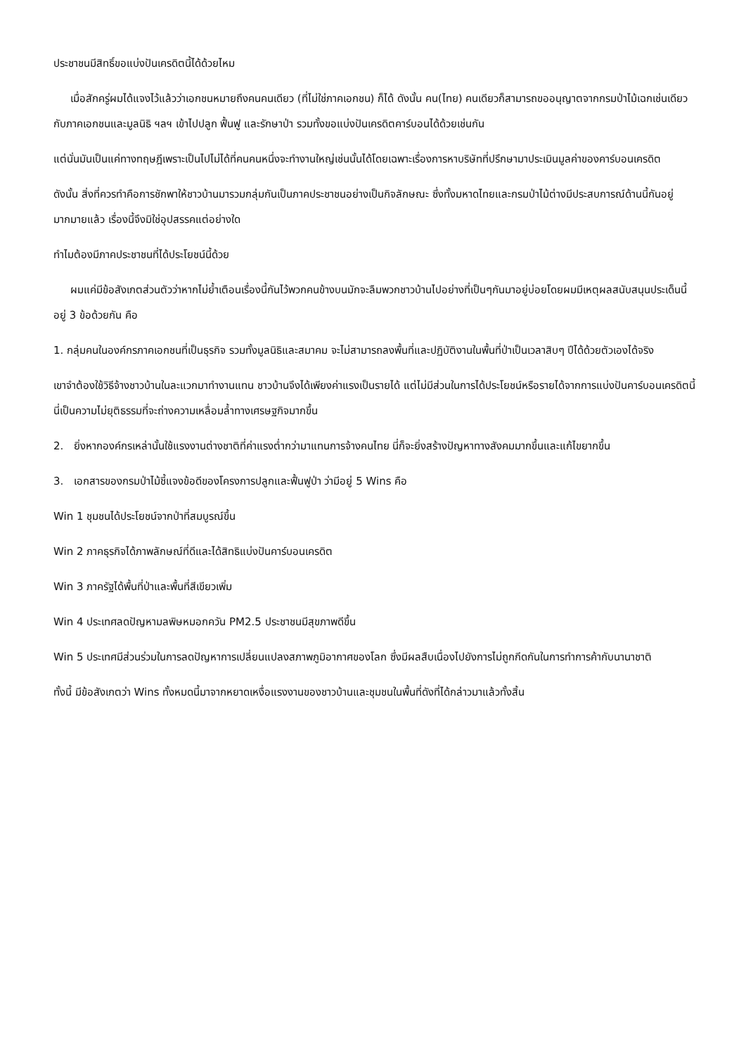ประชาชนมีสิทธิ์ขอแบ่งปันเครดิตนี้ได้ด้วยไหม
เมื่อสักครู่ผมได้แจงไว้แล้วว่าเอกชนหมายถึงคนคนเดียว (ที่ไม่ใช่ภาคเอกชน) ก็ได้ ดังนั้น คน(ไทย) คนเดียวก็สามารถขออนุญาตจากกรมป่าไม้เฉกเช่นเดียวกับภาคเอกชนและมูลนิธิ ฯลฯ เข้าไปปลูก ฟื้นฟู และรักษาป่า รวมทั้งขอแบ่งปันเครดิตคาร์บอนได้ด้วยเช่นกัน
แต่นั่นมันเป็นแค่ทางทฤษฎีเพราะเป็นไปไม่ได้ที่คนคนหนึ่งจะทำงานใหญ่เช่นนั้นได้โดยเฉพาะเรื่องการหาบริษัทที่ปรึกษามาประเมินมูลค่าของคาร์บอนเครดิต
ดังนั้น สิ่งที่ควรทำคือการชักพาให้ชาวบ้านมารวมกลุ่มกันเป็นภาคประชาชนอย่างเป็นกิจลักษณะ ซึ่งทั้งมหาดไทยและกรมป่าไม้ต่างมีประสบการณ์ด้านนี้กันอยู่มากมายแล้ว เรื่องนี้จึงมิใช่อุปสรรคแต่อย่างใด
ทำไมต้องมีภาคประชาชนที่ได้ประโยชน์นี้ด้วย
ผมแค่มีข้อสังเกตส่วนตัวว่าหากไม่ย้ำเตือนเรื่องนี้กันไว้พวกคนข้างบนมักจะลืมพวกชาวบ้านไปอย่างที่เป็นๆกันมาอยู่บ่อยโดยผมมีเหตุผลสนับสนุนประเด็นนี้อยู่ 3 ข้อด้วยกัน คือ
1. กลุ่มคนในองค์กรภาคเอกชนที่เป็นธุรกิจ รวมทั้งมูลนิธิและสมาคม จะไม่สามารถลงพื้นที่และปฏิบัติงานในพื้นที่ป่าเป็นเวลาสิบๆ ปีได้ด้วยตัวเองได้จริง
เขาจำต้องใช้วิธีจ้างชาวบ้านในละแวกมาทำงานแทน ชาวบ้านจึงได้เพียงค่าแรงเป็นรายได้ แต่ไม่มีส่วนในการได้ประโยชน์หรือรายได้จากการแบ่งปันคาร์บอนเครดิตนี้ นี่เป็นความไม่ยุติธรรมที่จะถ่างความเหลื่อมล้ำทางเศรษฐกิจมากขึ้น
2. ยิ่งหากองค์กรเหล่านั้นใช้แรงงานต่างชาติที่ค่าแรงต่ำกว่ามาแทนการจ้างคนไทย นี่ก็จะยิ่งสร้างปัญหาทางสังคมมากขึ้นและแก้ไขยากขึ้น
3. เอกสารของกรมป่าไม้ชี้แจงข้อดีของโครงการปลูกและฟื้นฟูป่า ว่ามีอยู่ 5 Wins คือ
Win 1 ชุมชนได้ประโยชน์จากป่าที่สมบูรณ์ขึ้น
Win 2 ภาคธุรกิจได้ภาพลักษณ์ที่ดีและได้สิทธิแบ่งปันคาร์บอนเครดิต
Win 3 ภาครัฐได้พื้นที่ป่าและพื้นที่สีเขียวเพิ่ม
Win 4 ประเทศลดปัญหามลพิษหมอกควัน PM2.5 ประชาชนมีสุขภาพดีขึ้น
Win 5 ประเทศมีส่วนร่วมในการลดปัญหาการเปลี่ยนแปลงสภาพภูมิอากาศของโลก ซึ่งมีผลสืบเนื่องไปยังการไม่ถูกกีดกันในการทำการค้ากับนานาชาติ
ทั้งนี้ มีข้อสังเกตว่า Wins ทั้งหมดนี้มาจากหยาดเหงื่อแรงงานของชาวบ้านและชุมชนในพื้นที่ดังที่ได้กล่าวมาแล้วทั้งสิ้น